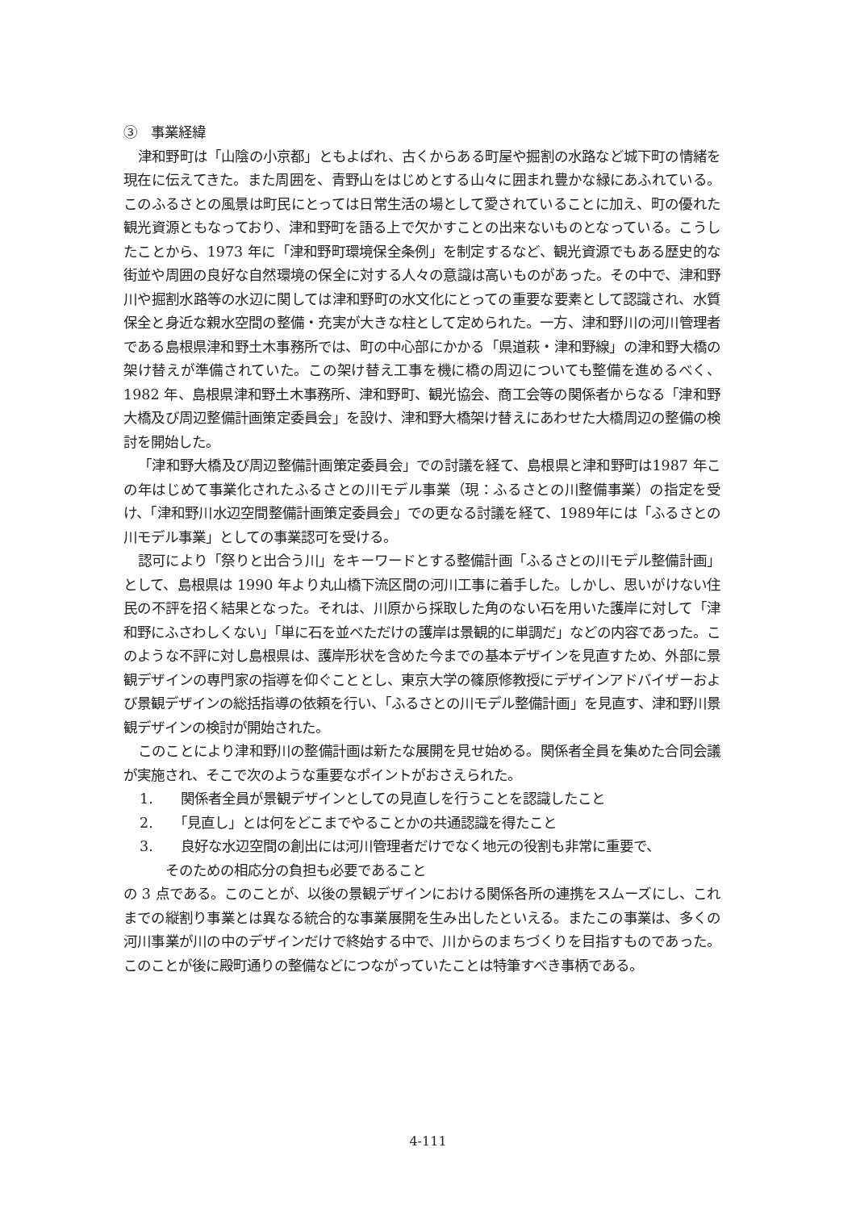③　事業経緯
津和野町は「山陰の小京都」ともよばれ、古くからある町屋や掘割の水路など城下町の情緒を現在に伝えてきた。また周囲を、青野山をはじめとする山々に囲まれ豊かな緑にあふれている。このふるさとの風景は町民にとっては日常生活の場として愛されていることに加え、町の優れた観光資源ともなっており、津和野町を語る上で欠かすことの出来ないものとなっている。こうしたことから、1973 年に「津和野町環境保全条例」を制定するなど、観光資源でもある歴史的な街並や周囲の良好な自然環境の保全に対する人々の意識は高いものがあった。その中で、津和野川や掘割水路等の水辺に関しては津和野町の水文化にとっての重要な要素として認識され、水質保全と身近な親水空間の整備・充実が大きな柱として定められた。一方、津和野川の河川管理者である島根県津和野土木事務所では、町の中心部にかかる「県道萩・津和野線」の津和野大橋の架け替えが準備されていた。この架け替え工事を機に橋の周辺についても整備を進めるべく、1982 年、島根県津和野土木事務所、津和野町、観光協会、商工会等の関係者からなる「津和野大橋及び周辺整備計画策定委員会」を設け、津和野大橋架け替えにあわせた大橋周辺の整備の検討を開始した。
「津和野大橋及び周辺整備計画策定委員会」での討議を経て、島根県と津和野町は1987 年この年はじめて事業化されたふるさとの川モデル事業（現：ふるさとの川整備事業）の指定を受け、「津和野川水辺空間整備計画策定委員会」での更なる討議を経て、1989年には「ふるさとの川モデル事業」としての事業認可を受ける。
認可により「祭りと出合う川」をキーワードとする整備計画「ふるさとの川モデル整備計画」として、島根県は 1990 年より丸山橋下流区間の河川工事に着手した。しかし、思いがけない住民の不評を招く結果となった。それは、川原から採取した角のない石を用いた護岸に対して「津和野にふさわしくない」「単に石を並べただけの護岸は景観的に単調だ」などの内容であった。このような不評に対し島根県は、護岸形状を含めた今までの基本デザインを見直すため、外部に景観デザインの専門家の指導を仰ぐこととし、東京大学の篠原修教授にデザインアドバイザーおよび景観デザインの総括指導の依頼を行い、「ふるさとの川モデル整備計画」を見直す、津和野川景観デザインの検討が開始された。
このことにより津和野川の整備計画は新たな展開を見せ始める。関係者全員を集めた合同会議が実施され、そこで次のような重要なポイントがおさえられた。
1.　　関係者全員が景観デザインとしての見直しを行うことを認識したこと
2.　　「見直し」とは何をどこまでやることかの共通認識を得たこと
3.　　良好な水辺空間の創出には河川管理者だけでなく地元の役割も非常に重要で、
そのための相応分の負担も必要であること
の 3 点である。このことが、以後の景観デザインにおける関係各所の連携をスムーズにし、これまでの縦割り事業とは異なる統合的な事業展開を生み出したといえる。またこの事業は、多くの河川事業が川の中のデザインだけで終始する中で、川からのまちづくりを目指すものであった。このことが後に殿町通りの整備などにつながっていたことは特筆すべき事柄である。
4-111